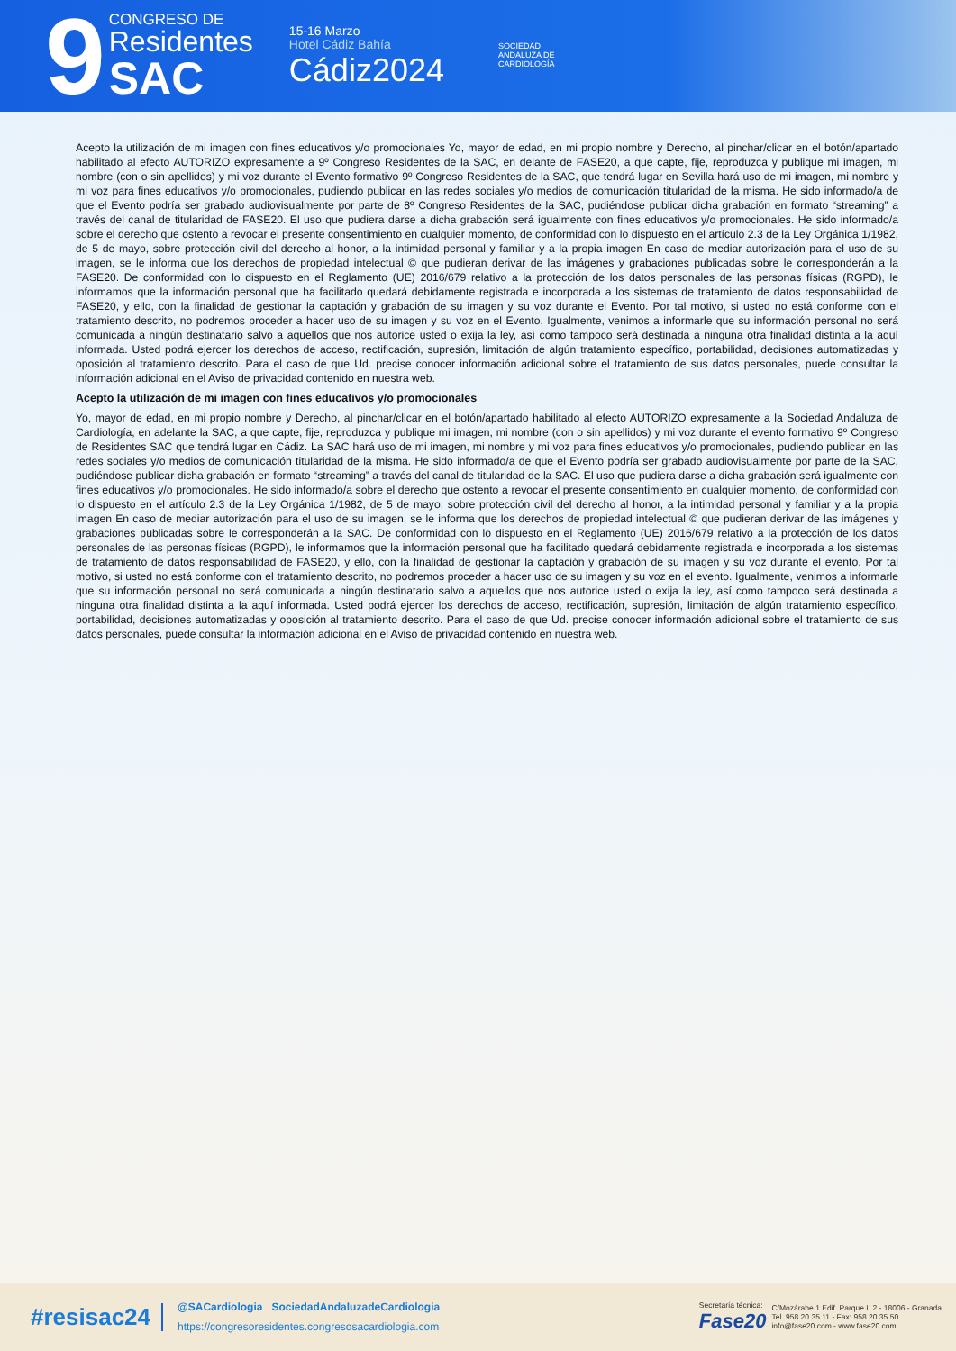9
CONGRESO DE
Residentes
SAC
15-16 Marzo
Hotel Cádiz Bahía
Cádiz2024
SOCIEDAD
ANDALUZA DE
CARDIOLOGÍA
Acepto la utilización de mi imagen con fines educativos y/o promocionales Yo, mayor de edad, en mi propio nombre y Derecho, al pinchar/clicar en el botón/apartado habilitado al efecto AUTORIZO expresamente a 9º Congreso Residentes de la SAC, en delante de FASE20, a que capte, fije, reproduzca y publique mi imagen, mi nombre (con o sin apellidos) y mi voz durante el Evento formativo 9º Congreso Residentes de la SAC, que tendrá lugar en Sevilla hará uso de mi imagen, mi nombre y mi voz para fines educativos y/o promocionales, pudiendo publicar en las redes sociales y/o medios de comunicación titularidad de la misma. He sido informado/a de que el Evento podría ser grabado audiovisualmente por parte de 8º Congreso Residentes de la SAC, pudiéndose publicar dicha grabación en formato “streaming” a través del canal de titularidad de FASE20. El uso que pudiera darse a dicha grabación será igualmente con fines educativos y/o promocionales. He sido informado/a sobre el derecho que ostento a revocar el presente consentimiento en cualquier momento, de conformidad con lo dispuesto en el artículo 2.3 de la Ley Orgánica 1/1982, de 5 de mayo, sobre protección civil del derecho al honor, a la intimidad personal y familiar y a la propia imagen En caso de mediar autorización para el uso de su imagen, se le informa que los derechos de propiedad intelectual © que pudieran derivar de las imágenes y grabaciones publicadas sobre le corresponderán a la FASE20. De conformidad con lo dispuesto en el Reglamento (UE) 2016/679 relativo a la protección de los datos personales de las personas físicas (RGPD), le informamos que la información personal que ha facilitado quedará debidamente registrada e incorporada a los sistemas de tratamiento de datos responsabilidad de FASE20, y ello, con la finalidad de gestionar la captación y grabación de su imagen y su voz durante el Evento. Por tal motivo, si usted no está conforme con el tratamiento descrito, no podremos proceder a hacer uso de su imagen y su voz en el Evento. Igualmente, venimos a informarle que su información personal no será comunicada a ningún destinatario salvo a aquellos que nos autorice usted o exija la ley, así como tampoco será destinada a ninguna otra finalidad distinta a la aquí informada. Usted podrá ejercer los derechos de acceso, rectificación, supresión, limitación de algún tratamiento específico, portabilidad, decisiones automatizadas y oposición al tratamiento descrito. Para el caso de que Ud. precise conocer información adicional sobre el tratamiento de sus datos personales, puede consultar la información adicional en el Aviso de privacidad contenido en nuestra web.
Acepto la utilización de mi imagen con fines educativos y/o promocionales
Yo, mayor de edad, en mi propio nombre y Derecho, al pinchar/clicar en el botón/apartado habilitado al efecto AUTORIZO expresamente a la Sociedad Andaluza de Cardiología, en adelante la SAC, a que capte, fije, reproduzca y publique mi imagen, mi nombre (con o sin apellidos) y mi voz durante el evento formativo 9º Congreso de Residentes SAC que tendrá lugar en Cádiz. La SAC hará uso de mi imagen, mi nombre y mi voz para fines educativos y/o promocionales, pudiendo publicar en las redes sociales y/o medios de comunicación titularidad de la misma. He sido informado/a de que el Evento podría ser grabado audiovisualmente por parte de la SAC, pudiéndose publicar dicha grabación en formato “streaming” a través del canal de titularidad de la SAC. El uso que pudiera darse a dicha grabación será igualmente con fines educativos y/o promocionales. He sido informado/a sobre el derecho que ostento a revocar el presente consentimiento en cualquier momento, de conformidad con lo dispuesto en el artículo 2.3 de la Ley Orgánica 1/1982, de 5 de mayo, sobre protección civil del derecho al honor, a la intimidad personal y familiar y a la propia imagen En caso de mediar autorización para el uso de su imagen, se le informa que los derechos de propiedad intelectual © que pudieran derivar de las imágenes y grabaciones publicadas sobre le corresponderán a la SAC. De conformidad con lo dispuesto en el Reglamento (UE) 2016/679 relativo a la protección de los datos personales de las personas físicas (RGPD), le informamos que la información personal que ha facilitado quedará debidamente registrada e incorporada a los sistemas de tratamiento de datos responsabilidad de FASE20, y ello, con la finalidad de gestionar la captación y grabación de su imagen y su voz durante el evento. Por tal motivo, si usted no está conforme con el tratamiento descrito, no podremos proceder a hacer uso de su imagen y su voz en el evento. Igualmente, venimos a informarle que su información personal no será comunicada a ningún destinatario salvo a aquellos que nos autorice usted o exija la ley, así como tampoco será destinada a ninguna otra finalidad distinta a la aquí informada. Usted podrá ejercer los derechos de acceso, rectificación, supresión, limitación de algún tratamiento específico, portabilidad, decisiones automatizadas y oposición al tratamiento descrito. Para el caso de que Ud. precise conocer información adicional sobre el tratamiento de sus datos personales, puede consultar la información adicional en el Aviso de privacidad contenido en nuestra web.
#resisac24
@SACardiologia SociedadAndaluzadeCardiologia
https://congresoresidentes.congresosacardiologia.com
Secretaría técnica:
Fase20
C/Mozárabe 1 Edif. Parque L.2 - 18006 - Granada
Tel. 958 20 35 11 - Fax: 958 20 35 50
info@fase20.com - www.fase20.com